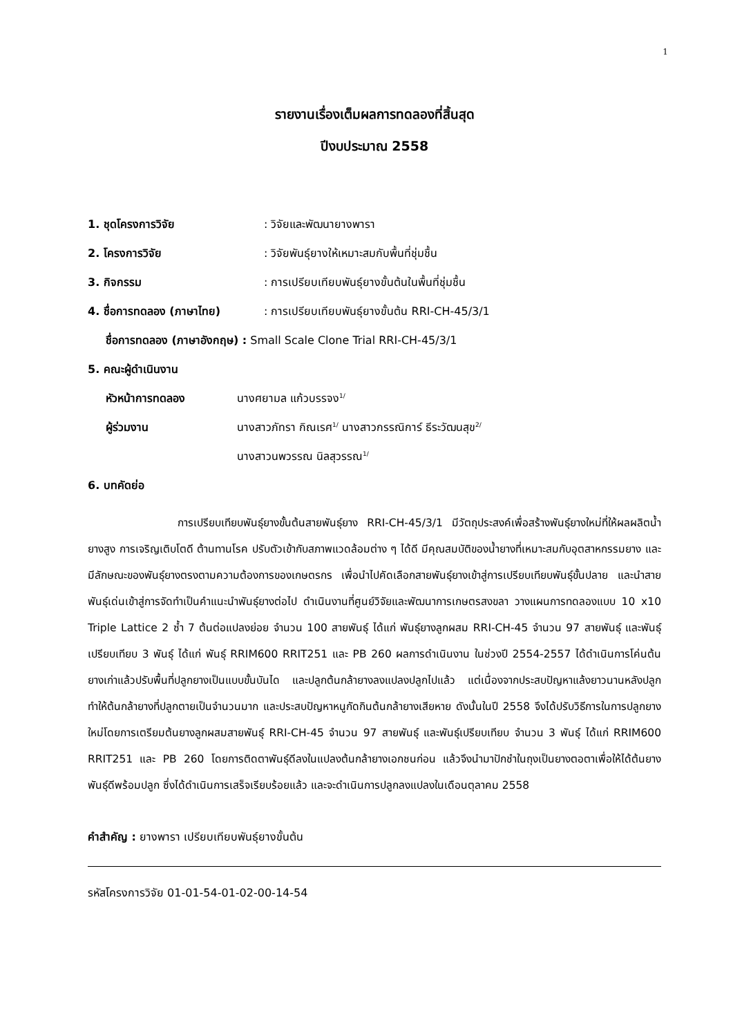1
รายงานเรื่องเต็มผลการทดลองที่สิ้นสุด
ปีงบประมาณ 2558
1. ชุดโครงการวิจัย: วิจัยและพัฒนายางพารา
2. โครงการวิจัย: วิจัยพันธุ์ยางให้เหมาะสมกับพื้นที่ชุ่มชื้น
3. กิจกรรม: การเปรียบเทียบพันธุ์ยางขั้นต้นในพื้นที่ชุ่มชื้น
4. ชื่อการทดลอง (ภาษาไทย): การเปรียบเทียบพันธุ์ยางขั้นต้น RRI-CH-45/3/1
ชื่อการทดลอง (ภาษาอังกฤษ) : Small Scale Clone Trial RRI-CH-45/3/1
5. คณะผู้ดำเนินงาน
หัวหน้าการทดลอง นางศยามล แก้วบรรจง<sup>1/</sup>
ผู้ร่วมงาน นางสาวภัทรา กิณเรศ<sup>1/</sup> นางสาวกรรณิการ์ ธีระวัฒนสุข<sup>2/</sup>
นางสาวนพวรรณ นิลสุวรรณ<sup>1/</sup>
6. บทคัดย่อ
การเปรียบเทียบพันธุ์ยางขั้นต้นสายพันธุ์ยาง RRI-CH-45/3/1 มีวัตถุประสงค์เพื่อสร้างพันธุ์ยางใหม่ที่ให้ผลผลิตน้ำยางสูง การเจริญเติบโตดี ต้านทานโรค ปรับตัวเข้ากับสภาพแวดล้อมต่าง ๆ ได้ดี มีคุณสมบัติของน้ำยางที่เหมาะสมกับอุตสาหกรรมยาง และมีลักษณะของพันธุ์ยางตรงตามความต้องการของเกษตรกร เพื่อนำไปคัดเลือกสายพันธุ์ยางเข้าสู่การเปรียบเทียบพันธุ์ขั้นปลาย และนำสายพันธุ์เด่นเข้าสู่การจัดทำเป็นคำแนะนำพันธุ์ยางต่อไป ดำเนินงานที่ศูนย์วิจัยและพัฒนาการเกษตรสงขลา วางแผนการทดลองแบบ 10 x10 Triple Lattice 2 ซ้ำ 7 ต้นต่อแปลงย่อย จำนวน 100 สายพันธุ์ ได้แก่ พันธุ์ยางลูกผสม RRI-CH-45 จำนวน 97 สายพันธุ์ และพันธุ์เปรียบเทียบ 3 พันธุ์ ได้แก่ พันธุ์ RRIM600 RRIT251 และ PB 260 ผลการดำเนินงาน ในช่วงปี 2554-2557 ได้ดำเนินการโค่นต้นยางเก่าแล้วปรับพื้นที่ปลูกยางเป็นแบบขั้นบันได และปลูกต้นกล้ายางลงแปลงปลูกไปแล้ว แต่เนื่องจากประสบปัญหาแล้งยาวนานหลังปลูกทำให้ต้นกล้ายางที่ปลูกตายเป็นจำนวนมาก และประสบปัญหาหนูกัดกินต้นกล้ายางเสียหาย ดังนั้นในปี 2558 จึงได้ปรับวิธีการในการปลูกยางใหม่โดยการเตรียมต้นยางลูกผสมสายพันธุ์ RRI-CH-45 จำนวน 97 สายพันธุ์ และพันธุ์เปรียบเทียบ จำนวน 3 พันธุ์ ได้แก่ RRIM600 RRIT251 และ PB 260 โดยการติดตาพันธุ์ดีลงในแปลงต้นกล้ายางเอกชนก่อน แล้วจึงนำมาปักชำในถุงเป็นยางตอตาเพื่อให้ได้ต้นยางพันธุ์ดีพร้อมปลูก ซึ่งได้ดำเนินการเสร็จเรียบร้อยแล้ว และจะดำเนินการปลูกลงแปลงในเดือนตุลาคม 2558
คำสำคัญ : ยางพารา เปรียบเทียบพันธุ์ยางขั้นต้น
รหัสโครงการวิจัย 01-01-54-01-02-00-14-54